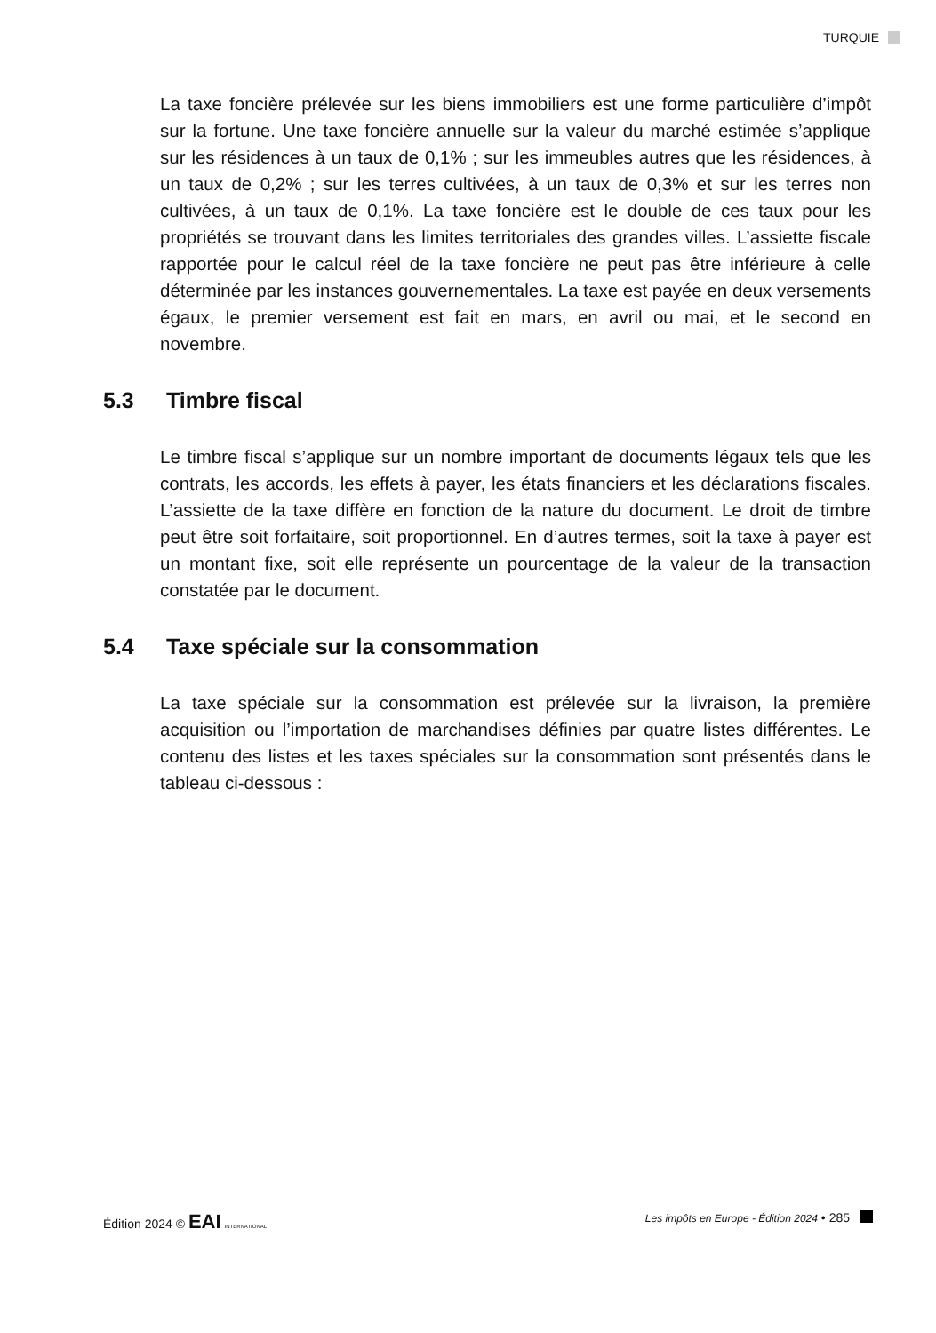TURQUIE
La taxe foncière prélevée sur les biens immobiliers est une forme particulière d’impôt sur la fortune. Une taxe foncière annuelle sur la valeur du marché estimée s’applique sur les résidences à un taux de 0,1% ; sur les immeubles autres que les résidences, à un taux de 0,2% ; sur les terres cultivées, à un taux de 0,3% et sur les terres non cultivées, à un taux de 0,1%. La taxe foncière est le double de ces taux pour les propriétés se trouvant dans les limites territoriales des grandes villes. L’assiette fiscale rapportée pour le calcul réel de la taxe foncière ne peut pas être inférieure à celle déterminée par les instances gouvernementales. La taxe est payée en deux versements égaux, le premier versement est fait en mars, en avril ou mai, et le second en novembre.
5.3 Timbre fiscal
Le timbre fiscal s’applique sur un nombre important de documents légaux tels que les contrats, les accords, les effets à payer, les états financiers et les déclarations fiscales. L’assiette de la taxe diffère en fonction de la nature du document. Le droit de timbre peut être soit forfaitaire, soit proportionnel. En d’autres termes, soit la taxe à payer est un montant fixe, soit elle représente un pourcentage de la valeur de la transaction constatée par le document.
5.4 Taxe spéciale sur la consommation
La taxe spéciale sur la consommation est prélevée sur la livraison, la première acquisition ou l’importation de marchandises définies par quatre listes différentes. Le contenu des listes et les taxes spéciales sur la consommation sont présentés dans le tableau ci-dessous :
Édition 2024 © EAI INTERNATIONAL
Les impôts en Europe - Édition 2024 • 285